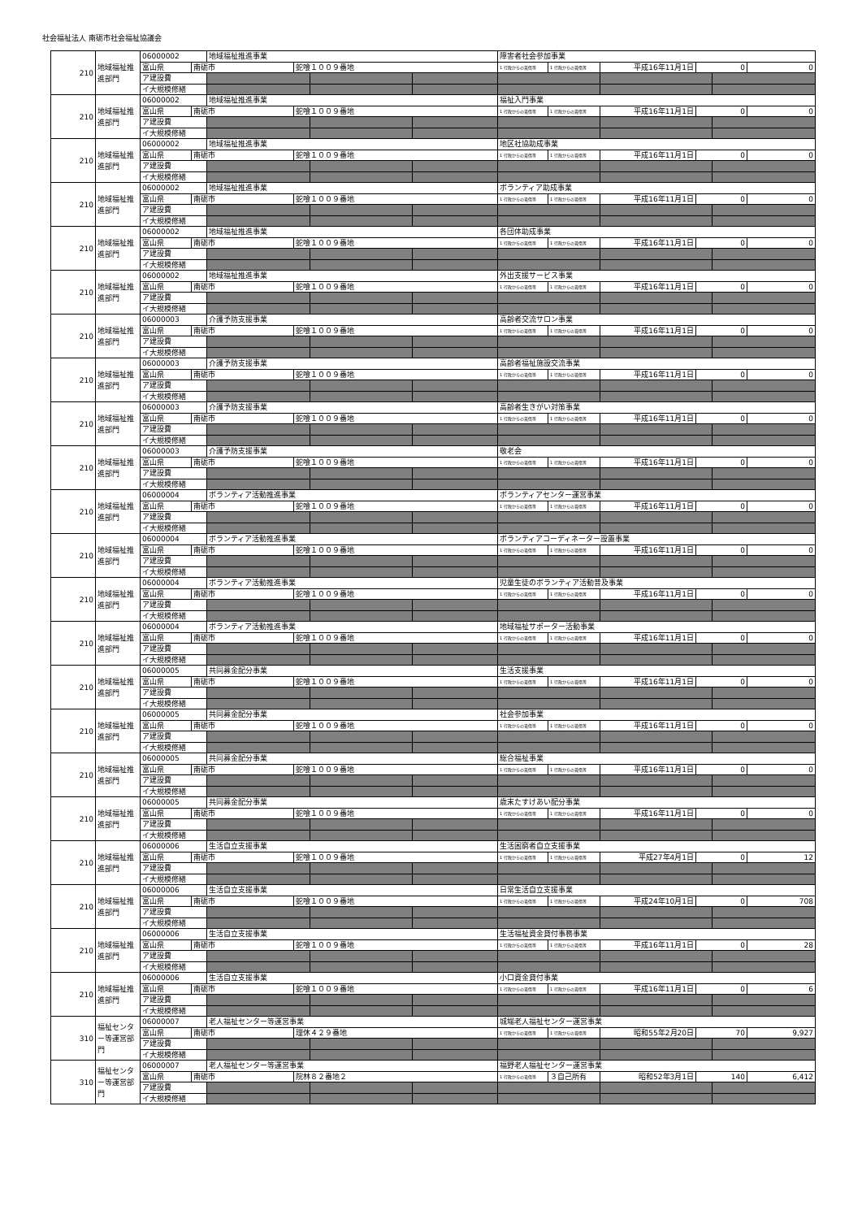社会福祉法人 南砺市社会福祉協議会
| 210 | 地域福祉推進部門 | 06000002 | | 地域福祉推進事業 | | | | 障害者社会参加事業 | | | | | |
| | | 富山県 | 南砺市 | | 蛇喰１００９番地 | | | 1 行政からの賃借等 | 1 行政からの賃借等 | 平成16年11月1日 | 0 | | 0 |
| | | ア建設費 | | | | | | | | | | | |
| | | イ大規模修繕 | | | | | | | | | | | |
| 210 | 地域福祉推進部門 | 06000002 | | 地域福祉推進事業 | | | | 福祉入門事業 | | | | | |
| | | 富山県 | 南砺市 | | 蛇喰１００９番地 | | | 1 行政からの賃借等 | 1 行政からの賃借等 | 平成16年11月1日 | 0 | | 0 |
| | | ア建設費 | | | | | | | | | | | |
| | | イ大規模修繕 | | | | | | | | | | | |
| 210 | 地域福祉推進部門 | 06000002 | | 地域福祉推進事業 | | | | 地区社協助成事業 | | | | | |
| | | 富山県 | 南砺市 | | 蛇喰１００９番地 | | | 1 行政からの賃借等 | 1 行政からの賃借等 | 平成16年11月1日 | 0 | | 0 |
| | | ア建設費 | | | | | | | | | | | |
| | | イ大規模修繕 | | | | | | | | | | | |
| 210 | 地域福祉推進部門 | 06000002 | | 地域福祉推進事業 | | | | ボランティア助成事業 | | | | | |
| | | 富山県 | 南砺市 | | 蛇喰１００９番地 | | | 1 行政からの賃借等 | 1 行政からの賃借等 | 平成16年11月1日 | 0 | | 0 |
| | | ア建設費 | | | | | | | | | | | |
| | | イ大規模修繕 | | | | | | | | | | | |
| 210 | 地域福祉推進部門 | 06000002 | | 地域福祉推進事業 | | | | 各団体助成事業 | | | | | |
| | | 富山県 | 南砺市 | | 蛇喰１００９番地 | | | 1 行政からの賃借等 | 1 行政からの賃借等 | 平成16年11月1日 | 0 | | 0 |
| | | ア建設費 | | | | | | | | | | | |
| | | イ大規模修繕 | | | | | | | | | | | |
| 210 | 地域福祉推進部門 | 06000002 | | 地域福祉推進事業 | | | | 外出支援サービス事業 | | | | | |
| | | 富山県 | 南砺市 | | 蛇喰１００９番地 | | | 1 行政からの賃借等 | 1 行政からの賃借等 | 平成16年11月1日 | 0 | | 0 |
| | | ア建設費 | | | | | | | | | | | |
| | | イ大規模修繕 | | | | | | | | | | | |
| 210 | 地域福祉推進部門 | 06000003 | | 介護予防支援事業 | | | | 高齢者交流サロン事業 | | | | | |
| | | 富山県 | 南砺市 | | 蛇喰１００９番地 | | | 1 行政からの賃借等 | 1 行政からの賃借等 | 平成16年11月1日 | 0 | | 0 |
| | | ア建設費 | | | | | | | | | | | |
| | | イ大規模修繕 | | | | | | | | | | | |
| 210 | 地域福祉推進部門 | 06000003 | | 介護予防支援事業 | | | | 高齢者福祉施設交流事業 | | | | | |
| | | 富山県 | 南砺市 | | 蛇喰１００９番地 | | | 1 行政からの賃借等 | 1 行政からの賃借等 | 平成16年11月1日 | 0 | | 0 |
| | | ア建設費 | | | | | | | | | | | |
| | | イ大規模修繕 | | | | | | | | | | | |
| 210 | 地域福祉推進部門 | 06000003 | | 介護予防支援事業 | | | | 高齢者生きがい対策事業 | | | | | |
| | | 富山県 | 南砺市 | | 蛇喰１００９番地 | | | 1 行政からの賃借等 | 1 行政からの賃借等 | 平成16年11月1日 | 0 | | 0 |
| | | ア建設費 | | | | | | | | | | | |
| | | イ大規模修繕 | | | | | | | | | | | |
| 210 | 地域福祉推進部門 | 06000003 | | 介護予防支援事業 | | | | 敬老会 | | | | | |
| | | 富山県 | 南砺市 | | 蛇喰１００９番地 | | | 1 行政からの賃借等 | 1 行政からの賃借等 | 平成16年11月1日 | 0 | | 0 |
| | | ア建設費 | | | | | | | | | | | |
| | | イ大規模修繕 | | | | | | | | | | | |
| 210 | 地域福祉推進部門 | 06000004 | | ボランティア活動推進事業 | | | | ボランティアセンター運営事業 | | | | | |
| | | 富山県 | 南砺市 | | 蛇喰１００９番地 | | | 1 行政からの賃借等 | 1 行政からの賃借等 | 平成16年11月1日 | 0 | | 0 |
| | | ア建設費 | | | | | | | | | | | |
| | | イ大規模修繕 | | | | | | | | | | | |
| 210 | 地域福祉推進部門 | 06000004 | | ボランティア活動推進事業 | | | | ボランティアコーディネーター設置事業 | | | | | |
| | | 富山県 | 南砺市 | | 蛇喰１００９番地 | | | 1 行政からの賃借等 | 1 行政からの賃借等 | 平成16年11月1日 | 0 | | 0 |
| | | ア建設費 | | | | | | | | | | | |
| | | イ大規模修繕 | | | | | | | | | | | |
| 210 | 地域福祉推進部門 | 06000004 | | ボランティア活動推進事業 | | | | 児童生徒のボランティア活動普及事業 | | | | | |
| | | 富山県 | 南砺市 | | 蛇喰１００９番地 | | | 1 行政からの賃借等 | 1 行政からの賃借等 | 平成16年11月1日 | 0 | | 0 |
| | | ア建設費 | | | | | | | | | | | |
| | | イ大規模修繕 | | | | | | | | | | | |
| 210 | 地域福祉推進部門 | 06000004 | | ボランティア活動推進事業 | | | | 地域福祉サポーター活動事業 | | | | | |
| | | 富山県 | 南砺市 | | 蛇喰１００９番地 | | | 1 行政からの賃借等 | 1 行政からの賃借等 | 平成16年11月1日 | 0 | | 0 |
| | | ア建設費 | | | | | | | | | | | |
| | | イ大規模修繕 | | | | | | | | | | | |
| 210 | 地域福祉推進部門 | 06000005 | | 共同募金配分事業 | | | | 生活支援事業 | | | | | |
| | | 富山県 | 南砺市 | | 蛇喰１００９番地 | | | 1 行政からの賃借等 | 1 行政からの賃借等 | 平成16年11月1日 | 0 | | 0 |
| | | ア建設費 | | | | | | | | | | | |
| | | イ大規模修繕 | | | | | | | | | | | |
| 210 | 地域福祉推進部門 | 06000005 | | 共同募金配分事業 | | | | 社会参加事業 | | | | | |
| | | 富山県 | 南砺市 | | 蛇喰１００９番地 | | | 1 行政からの賃借等 | 1 行政からの賃借等 | 平成16年11月1日 | 0 | | 0 |
| | | ア建設費 | | | | | | | | | | | |
| | | イ大規模修繕 | | | | | | | | | | | |
| 210 | 地域福祉推進部門 | 06000005 | | 共同募金配分事業 | | | | 総合福祉事業 | | | | | |
| | | 富山県 | 南砺市 | | 蛇喰１００９番地 | | | 1 行政からの賃借等 | 1 行政からの賃借等 | 平成16年11月1日 | 0 | | 0 |
| | | ア建設費 | | | | | | | | | | | |
| | | イ大規模修繕 | | | | | | | | | | | |
| 210 | 地域福祉推進部門 | 06000005 | | 共同募金配分事業 | | | | 歳末たすけあい配分事業 | | | | | |
| | | 富山県 | 南砺市 | | 蛇喰１００９番地 | | | 1 行政からの賃借等 | 1 行政からの賃借等 | 平成16年11月1日 | 0 | | 0 |
| | | ア建設費 | | | | | | | | | | | |
| | | イ大規模修繕 | | | | | | | | | | | |
| 210 | 地域福祉推進部門 | 06000006 | | 生活自立支援事業 | | | | 生活困窮者自立支援事業 | | | | | |
| | | 富山県 | 南砺市 | | 蛇喰１００９番地 | | | 1 行政からの賃借等 | 1 行政からの賃借等 | 平成27年4月1日 | 0 | | 12 |
| | | ア建設費 | | | | | | | | | | | |
| | | イ大規模修繕 | | | | | | | | | | | |
| 210 | 地域福祉推進部門 | 06000006 | | 生活自立支援事業 | | | | 日常生活自立支援事業 | | | | | |
| | | 富山県 | 南砺市 | | 蛇喰１００９番地 | | | 1 行政からの賃借等 | 1 行政からの賃借等 | 平成24年10月1日 | 0 | | 708 |
| | | ア建設費 | | | | | | | | | | | |
| | | イ大規模修繕 | | | | | | | | | | | |
| 210 | 地域福祉推進部門 | 06000006 | | 生活自立支援事業 | | | | 生活福祉資金貸付事務事業 | | | | | |
| | | 富山県 | 南砺市 | | 蛇喰１００９番地 | | | 1 行政からの賃借等 | 1 行政からの賃借等 | 平成16年11月1日 | 0 | | 28 |
| | | ア建設費 | | | | | | | | | | | |
| | | イ大規模修繕 | | | | | | | | | | | |
| 210 | 地域福祉推進部門 | 06000006 | | 生活自立支援事業 | | | | 小口資金貸付事業 | | | | | |
| | | 富山県 | 南砺市 | | 蛇喰１００９番地 | | | 1 行政からの賃借等 | 1 行政からの賃借等 | 平成16年11月1日 | 0 | | 6 |
| | | ア建設費 | | | | | | | | | | | |
| | | イ大規模修繕 | | | | | | | | | | | |
| 310 | 福祉センター等運営部門 | 06000007 | | 老人福祉センター等運営事業 | | | | 城端老人福祉センター運営事業 | | | | | |
| | | 富山県 | 南砺市 | | 理休４２９番地 | | | 1 行政からの賃借等 | 1 行政からの賃借等 | 昭和55年2月20日 | 70 | | 9,927 |
| | | ア建設費 | | | | | | | | | | | |
| | | イ大規模修繕 | | | | | | | | | | | |
| 310 | 福祉センター等運営部門 | 06000007 | | 老人福祉センター等運営事業 | | | | 福野老人福祉センター運営事業 | | | | | |
| | | 富山県 | 南砺市 | | 院林８２番地２ | | | 1 行政からの賃借等 | ３自己所有 | 昭和52年3月1日 | 140 | | 6,412 |
| | | ア建設費 | | | | | | | | | | | |
| | | イ大規模修繕 | | | | | | | | | | | |